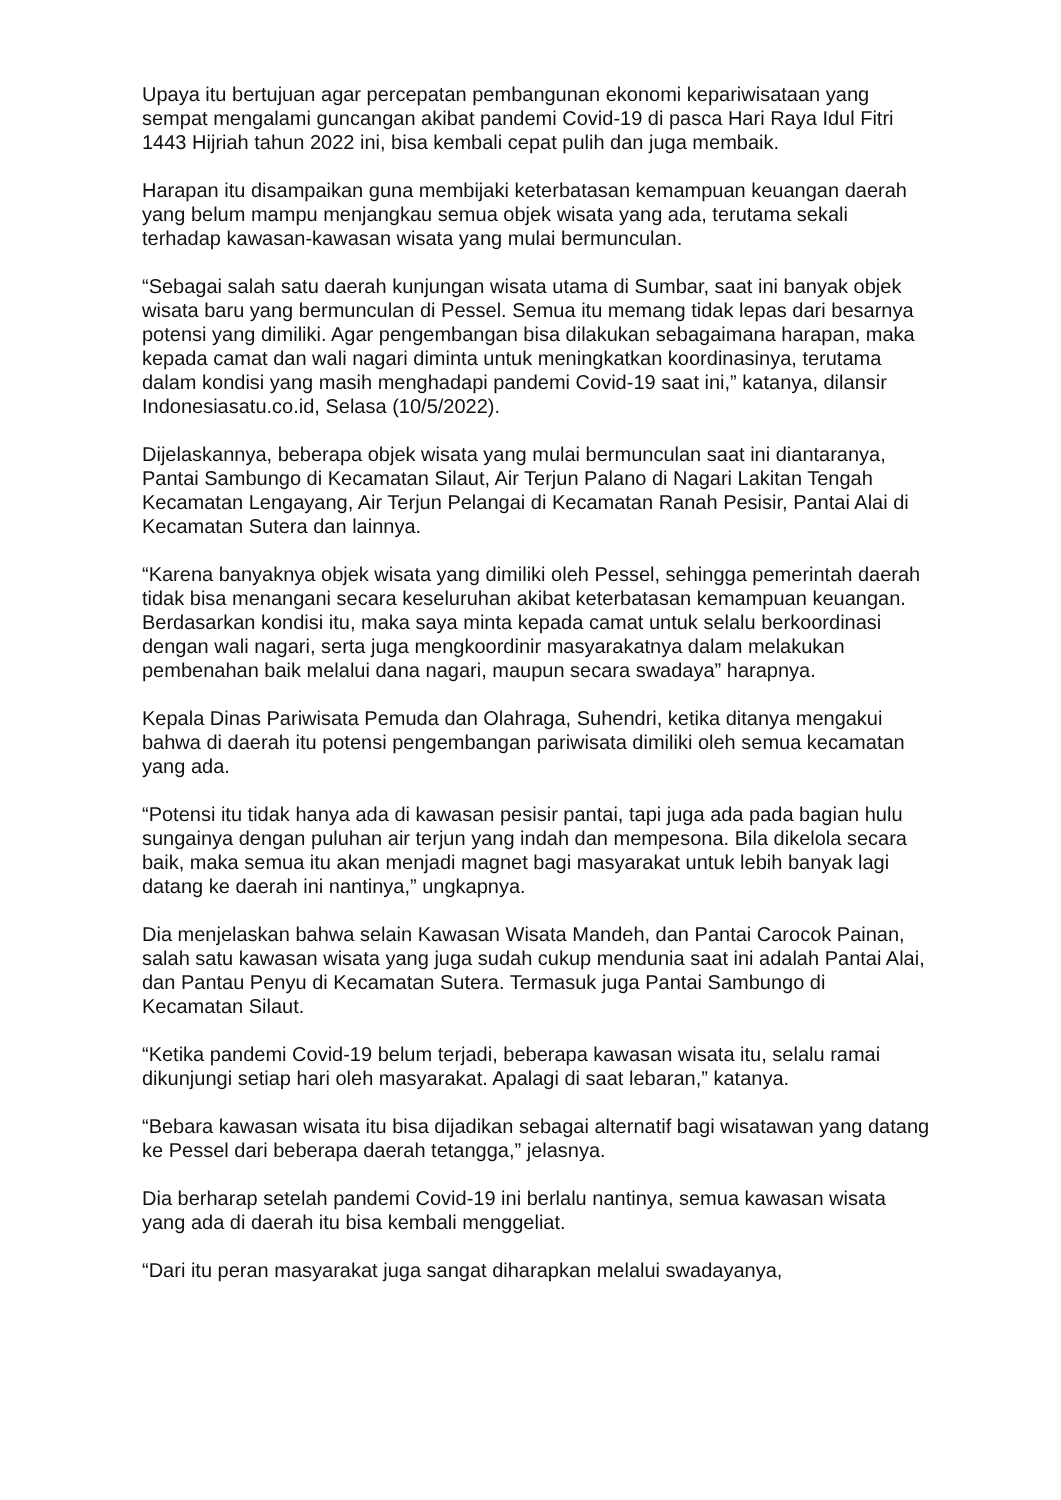Upaya itu bertujuan agar percepatan pembangunan ekonomi kepariwisataan yang sempat mengalami guncangan akibat pandemi Covid-19 di pasca Hari Raya Idul Fitri 1443 Hijriah tahun 2022 ini, bisa kembali cepat pulih dan juga membaik.
Harapan itu disampaikan guna membijaki keterbatasan kemampuan keuangan daerah yang belum mampu menjangkau semua objek wisata yang ada, terutama sekali terhadap kawasan-kawasan wisata yang mulai bermunculan.
“Sebagai salah satu daerah kunjungan wisata utama di Sumbar, saat ini banyak objek wisata baru yang bermunculan di Pessel. Semua itu memang tidak lepas dari besarnya potensi yang dimiliki. Agar pengembangan bisa dilakukan sebagaimana harapan, maka kepada camat dan wali nagari diminta untuk meningkatkan koordinasinya, terutama dalam kondisi yang masih menghadapi pandemi Covid-19 saat ini,” katanya, dilansir Indonesiasatu.co.id, Selasa (10/5/2022).
Dijelaskannya, beberapa objek wisata yang mulai bermunculan saat ini diantaranya, Pantai Sambungo di Kecamatan Silaut, Air Terjun Palano di Nagari Lakitan Tengah Kecamatan Lengayang, Air Terjun Pelangai di Kecamatan Ranah Pesisir, Pantai Alai di Kecamatan Sutera dan lainnya.
“Karena banyaknya objek wisata yang dimiliki oleh Pessel, sehingga pemerintah daerah tidak bisa menangani secara keseluruhan akibat keterbatasan kemampuan keuangan. Berdasarkan kondisi itu, maka saya minta kepada camat untuk selalu berkoordinasi dengan wali nagari, serta juga mengkoordinir masyarakatnya dalam melakukan pembenahan baik melalui dana nagari, maupun secara swadaya” harapnya.
Kepala Dinas Pariwisata Pemuda dan Olahraga, Suhendri, ketika ditanya mengakui bahwa di daerah itu potensi pengembangan pariwisata dimiliki oleh semua kecamatan yang ada.
“Potensi itu tidak hanya ada di kawasan pesisir pantai, tapi juga ada pada bagian hulu sungainya dengan puluhan air terjun yang indah dan mempesona. Bila dikelola secara baik, maka semua itu akan menjadi magnet bagi masyarakat untuk lebih banyak lagi datang ke daerah ini nantinya,” ungkapnya.
Dia menjelaskan bahwa selain Kawasan Wisata Mandeh, dan Pantai Carocok Painan, salah satu kawasan wisata yang juga sudah cukup mendunia saat ini adalah Pantai Alai, dan Pantau Penyu di Kecamatan Sutera. Termasuk juga Pantai Sambungo di Kecamatan Silaut.
“Ketika pandemi Covid-19 belum terjadi, beberapa kawasan wisata itu, selalu ramai dikunjungi setiap hari oleh masyarakat. Apalagi di saat lebaran,” katanya.
“Bebara kawasan wisata itu bisa dijadikan sebagai alternatif bagi wisatawan yang datang ke Pessel dari beberapa daerah tetangga,” jelasnya.
Dia berharap setelah pandemi Covid-19 ini berlalu nantinya, semua kawasan wisata yang ada di daerah itu bisa kembali menggeliat.
“Dari itu peran masyarakat juga sangat diharapkan melalui swadayanya,